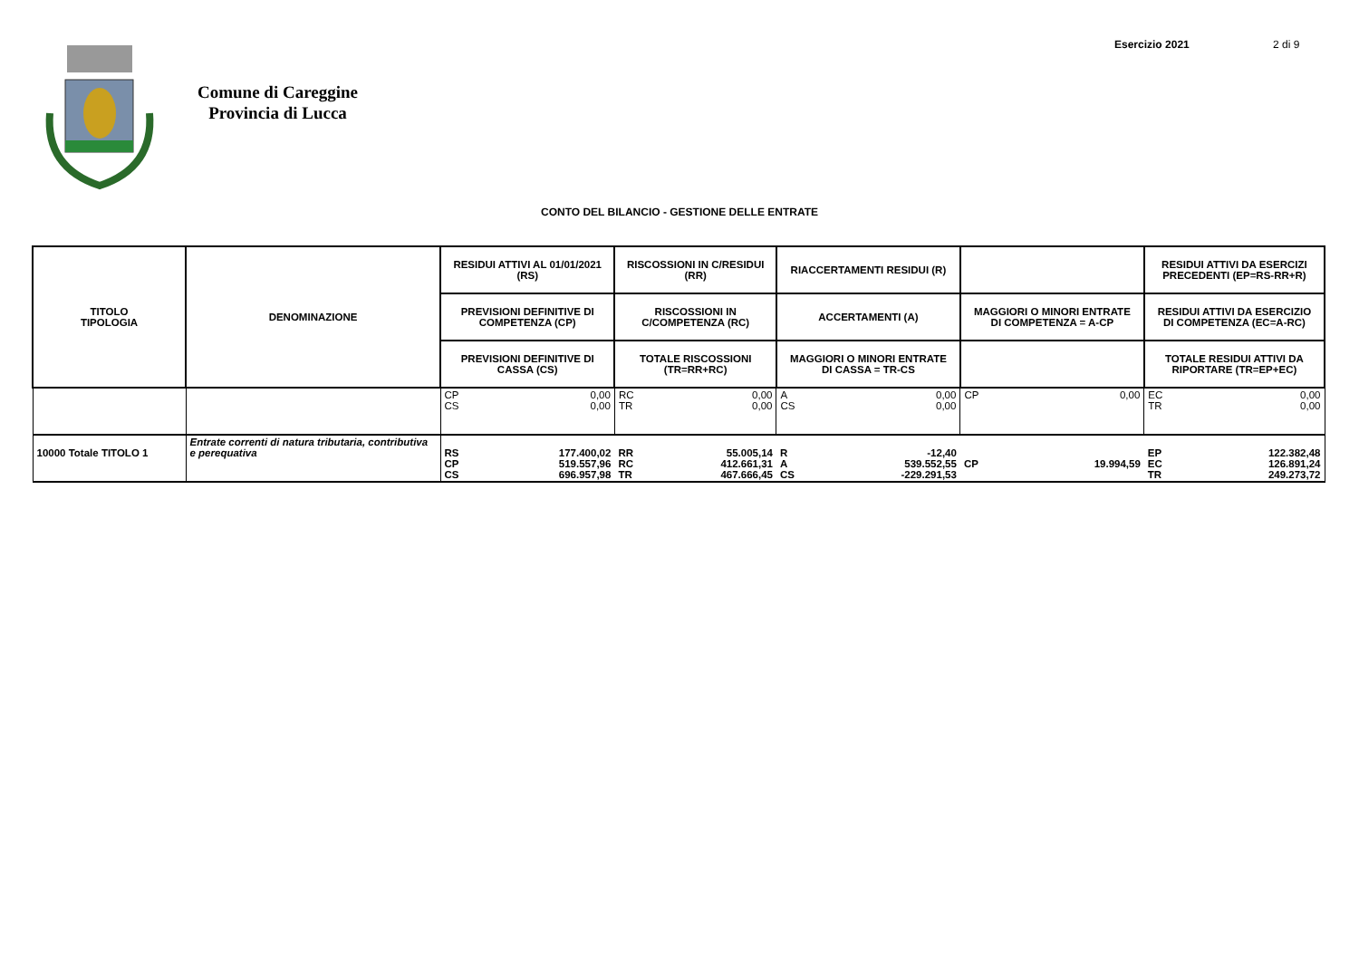Comune di Careggine
Provincia di Lucca
Esercizio 2021 2 di 9
CONTO DEL BILANCIO - GESTIONE DELLE ENTRATE
| TITOLO TIPOLOGIA | DENOMINAZIONE | RESIDUI ATTIVI AL 01/01/2021 (RS) | | RISCOSSIONI IN C/RESIDUI (RR) | | RIACCERTAMENTI RESIDUI (R) | | | | RESIDUI ATTIVI DA ESERCIZI PRECEDENTI (EP=RS-RR+R) | |
| --- | --- | --- | --- | --- | --- | --- | --- | --- | --- | --- | --- |
| | | PREVISIONI DEFINITIVE DI COMPETENZA (CP) | | RISCOSSIONI IN C/COMPETENZA (RC) | | ACCERTAMENTI (A) | | MAGGIORI O MINORI ENTRATE DI COMPETENZA = A-CP | | RESIDUI ATTIVI DA ESERCIZIO DI COMPETENZA (EC=A-RC) | |
| | | PREVISIONI DEFINITIVE DI CASSA (CS) | | TOTALE RISCOSSIONI (TR=RR+RC) | | MAGGIORI O MINORI ENTRATE DI CASSA = TR-CS | | | | TOTALE RESIDUI ATTIVI DA RIPORTARE (TR=EP+EC) | |
| | | CP CS | 0,00 0,00 | RC TR | 0,00 0,00 | A CS | 0,00 0,00 | CP | 0,00 | EC TR | 0,00 0,00 |
| 10000 Totale TITOLO 1 | Entrate correnti di natura tributaria, contributiva e perequativa | RS CP CS | 177.400,02 519.557,96 696.957,98 | RR RC TR | 55.005,14 412.661,31 467.666,45 | R A CS | -12,40 539.552,55 -229.291,53 | CP | 19.994,59 | EP EC TR | 122.382,48 126.891,24 249.273,72 |